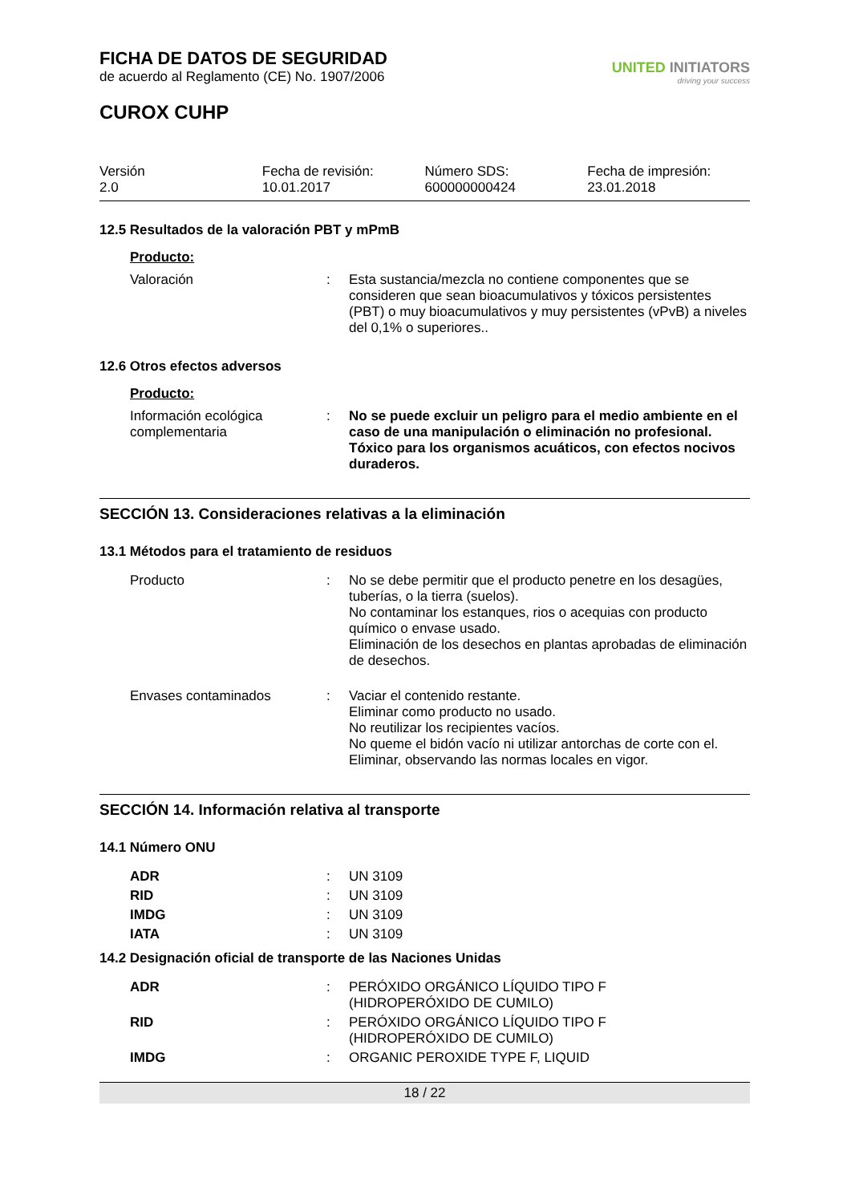FICHA DE DATOS DE SEGURIDAD
de acuerdo al Reglamento (CE) No. 1907/2006
CUROX CUHP
UNITED INITIATORS
driving your success
Versión
2.0
Fecha de revisión:
10.01.2017
Número SDS:
600000000424
Fecha de impresión:
23.01.2018
12.5 Resultados de la valoración PBT y mPmB
Producto:
| Valoración | : | Esta sustancia/mezcla no contiene componentes que se consideren que sean bioacumulativos y tóxicos persistentes (PBT) o muy bioacumulativos y muy persistentes (vPvB) a niveles del 0,1% o superiores.. |
12.6 Otros efectos adversos
Producto:
| Información ecológica complementaria | : | No se puede excluir un peligro para el medio ambiente en el caso de una manipulación o eliminación no profesional. Tóxico para los organismos acuáticos, con efectos nocivos duraderos. |
SECCIÓN 13. Consideraciones relativas a la eliminación
13.1 Métodos para el tratamiento de residuos
| Producto | : | No se debe permitir que el producto penetre en los desagües, tuberías, o la tierra (suelos). No contaminar los estanques, rios o acequias con producto químico o envase usado. Eliminación de los desechos en plantas aprobadas de eliminación de desechos. |
| Envases contaminados | : | Vaciar el contenido restante. Eliminar como producto no usado. No reutilizar los recipientes vacíos. No queme el bidón vacío ni utilizar antorchas de corte con el. Eliminar, observando las normas locales en vigor. |
SECCIÓN 14. Información relativa al transporte
14.1 Número ONU
| ADR | : | UN 3109 |
| RID | : | UN 3109 |
| IMDG | : | UN 3109 |
| IATA | : | UN 3109 |
14.2 Designación oficial de transporte de las Naciones Unidas
| ADR | : | PERÓXIDO ORGÁNICO LÍQUIDO TIPO F (HIDROPERÓXIDO DE CUMILO) |
| RID | : | PERÓXIDO ORGÁNICO LÍQUIDO TIPO F (HIDROPERÓXIDO DE CUMILO) |
| IMDG | : | ORGANIC PEROXIDE TYPE F, LIQUID |
18 / 22